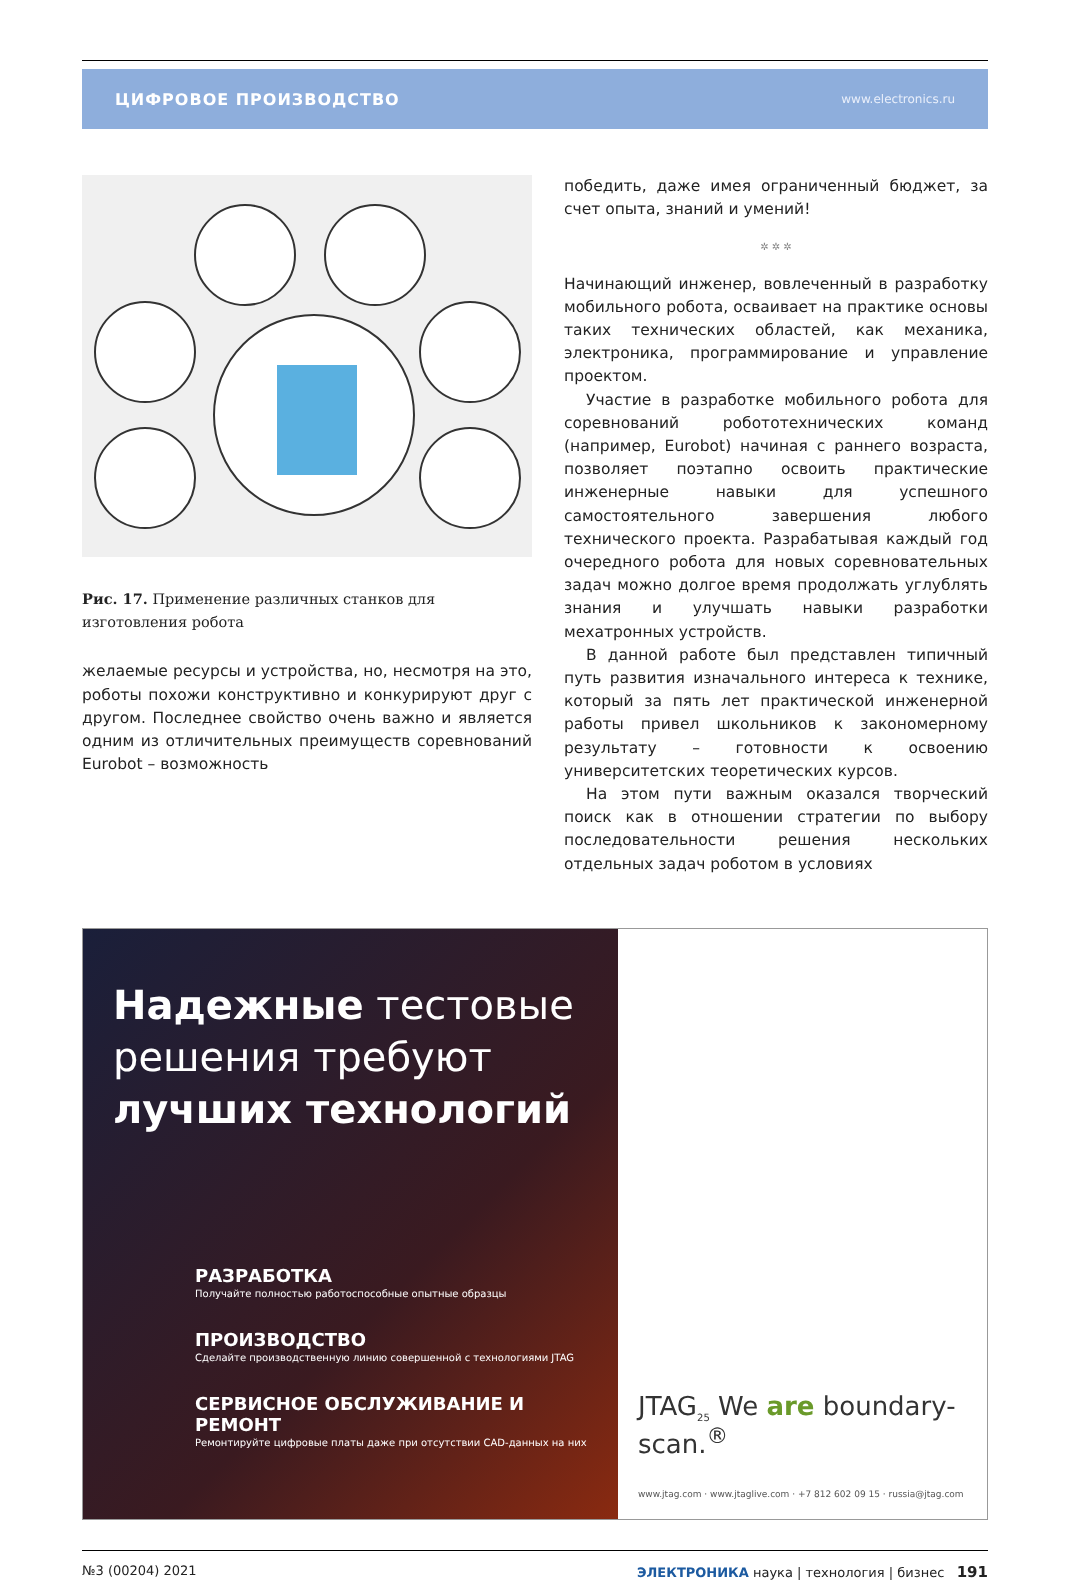ЦИФРОВОЕ ПРОИЗВОДСТВО www.electronics.ru
Рис. 17. Применение различных станков для изготовления робота
желаемые ресурсы и устройства, но, несмотря на это, роботы похожи конструктивно и конкурируют друг с другом. Последнее свойство очень важно и является одним из отличительных преимуществ соревнований Eurobot – возможность
победить, даже имея ограниченный бюджет, за счет опыта, знаний и умений!
✲ ✲ ✲
Начинающий инженер, вовлеченный в разработку мобильного робота, осваивает на практике основы таких технических областей, как механика, электроника, программирование и управление проектом.
Участие в разработке мобильного робота для соревнований робототехнических команд (например, Eurobot) начиная с раннего возраста, позволяет поэтапно освоить практические инженерные навыки для успешного самостоятельного завершения любого технического проекта. Разрабатывая каждый год очередного робота для новых соревновательных задач можно долгое время продолжать углублять знания и улучшать навыки разработки мехатронных устройств.
В данной работе был представлен типичный путь развития изначального интереса к технике, который за пять лет практической инженерной работы привел школьников к закономерному результату – готовности к освоению университетских теоретических курсов.
На этом пути важным оказался творческий поиск как в отношении стратегии по выбору последовательности решения нескольких отдельных задач роботом в условиях
Надежные тестовые решения требуют лучших технологий
РАЗРАБОТКА
Получайте полностью работоспособные опытные образцы
ПРОИЗВОДСТВО
Сделайте производственную линию совершенной с технологиями JTAG
СЕРВИСНОЕ ОБСЛУЖИВАНИЕ И РЕМОНТ
Ремонтируйте цифровые платы даже при отсутствии CAD-данных на них
JTAG<sub>25</sub> We are boundary-scan.<sup>®</sup>
www.jtag.com · www.jtaglive.com · +7 812 602 09 15 · russia@jtag.com
№3 (00204) 2021 ЭЛЕКТРОНИКА наука | технология | бизнес 191